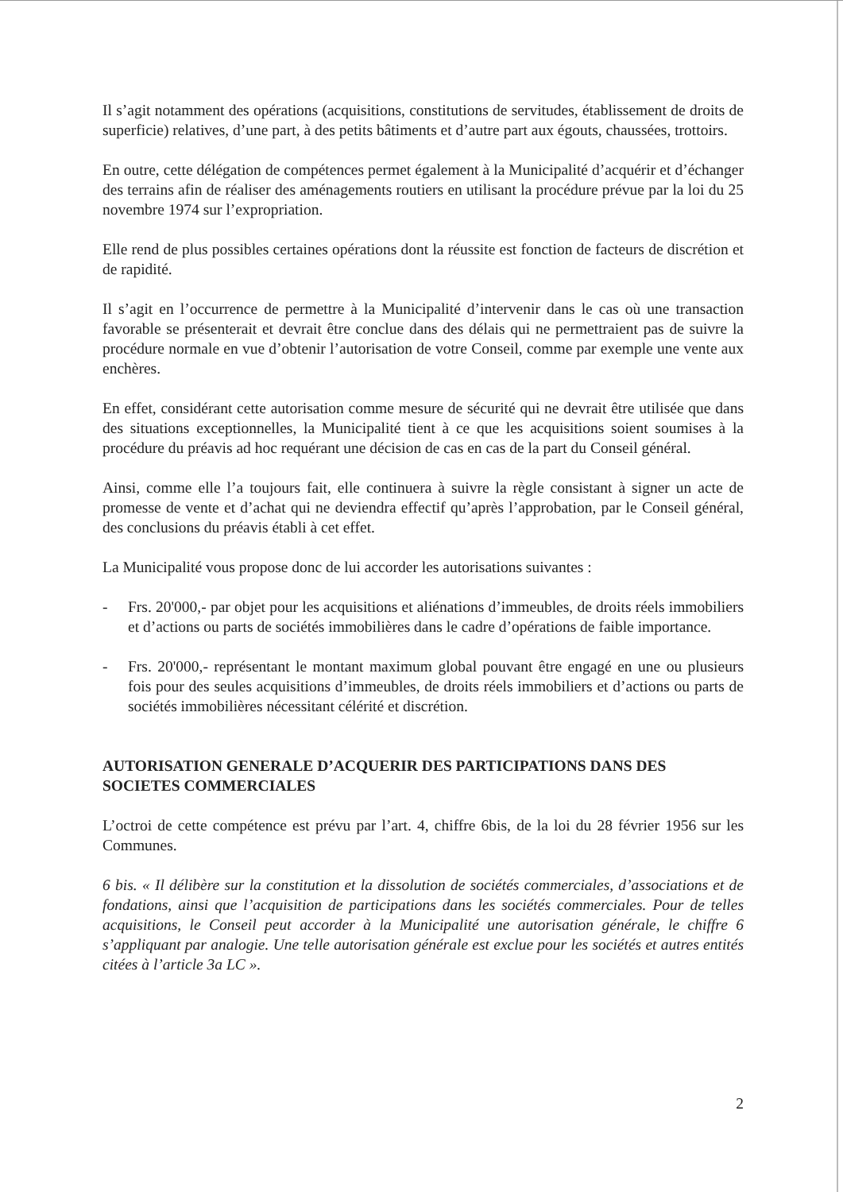Il s’agit notamment des opérations (acquisitions, constitutions de servitudes, établissement de droits de superficie) relatives, d’une part, à des petits bâtiments et d’autre part aux égouts, chaussées, trottoirs.
En outre, cette délégation de compétences permet également à la Municipalité d’acquérir et d’échanger des terrains afin de réaliser des aménagements routiers en utilisant la procédure prévue par la loi du 25 novembre 1974 sur l’expropriation.
Elle rend de plus possibles certaines opérations dont la réussite est fonction de facteurs de discrétion et de rapidité.
Il s’agit en l’occurrence de permettre à la Municipalité d’intervenir dans le cas où une transaction favorable se présenterait et devrait être conclue dans des délais qui ne permettraient pas de suivre la procédure normale en vue d’obtenir l’autorisation de votre Conseil, comme par exemple une vente aux enchères.
En effet, considérant cette autorisation comme mesure de sécurité qui ne devrait être utilisée que dans des situations exceptionnelles, la Municipalité tient à ce que les acquisitions soient soumises à la procédure du préavis ad hoc requérant une décision de cas en cas de la part du Conseil général.
Ainsi, comme elle l’a toujours fait, elle continuera à suivre la règle consistant à signer un acte de promesse de vente et d’achat qui ne deviendra effectif qu’après l’approbation, par le Conseil général, des conclusions du préavis établi à cet effet.
La Municipalité vous propose donc de lui accorder les autorisations suivantes :
- Frs. 20'000,- par objet pour les acquisitions et aliénations d’immeubles, de droits réels immobiliers et d’actions ou parts de sociétés immobilières dans le cadre d’opérations de faible importance.
- Frs. 20'000,- représentant le montant maximum global pouvant être engagé en une ou plusieurs fois pour des seules acquisitions d’immeubles, de droits réels immobiliers et d’actions ou parts de sociétés immobilières nécessitant célérité et discrétion.
AUTORISATION GENERALE D’ACQUERIR DES PARTICIPATIONS DANS DES SOCIETES COMMERCIALES
L’octroi de cette compétence est prévu par l’art. 4, chiffre 6bis, de la loi du 28 février 1956 sur les Communes.
6 bis. « Il délibère sur la constitution et la dissolution de sociétés commerciales, d’associations et de fondations, ainsi que l’acquisition de participations dans les sociétés commerciales. Pour de telles acquisitions, le Conseil peut accorder à la Municipalité une autorisation générale, le chiffre 6 s’appliquant par analogie. Une telle autorisation générale est exclue pour les sociétés et autres entités citées à l’article 3a LC ».
2